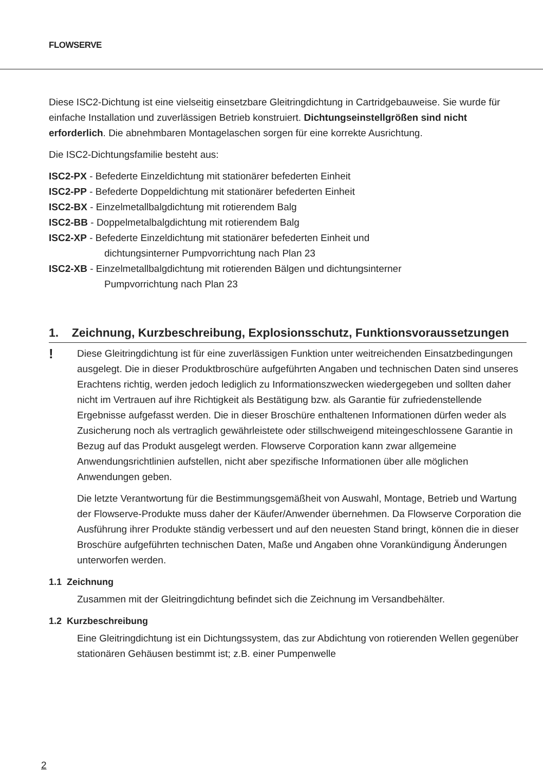FLOWSERVE
Diese ISC2-Dichtung ist eine vielseitig einsetzbare Gleitringdichtung in Cartridgebauweise. Sie wurde für einfache Installation und zuverlässigen Betrieb konstruiert. Dichtungseinstellgrößen sind nicht erforderlich. Die abnehmbaren Montagelaschen sorgen für eine korrekte Ausrichtung.
Die ISC2-Dichtungsfamilie besteht aus:
ISC2-PX - Befederte Einzeldichtung mit stationärer befederten Einheit
ISC2-PP - Befederte Doppeldichtung mit stationärer befederten Einheit
ISC2-BX - Einzelmetallbalgdichtung mit rotierendem Balg
ISC2-BB - Doppelmetalbalgdichtung mit rotierendem Balg
ISC2-XP - Befederte Einzeldichtung mit stationärer befederten Einheit und
dichtungsinterner Pumpvorrichtung nach Plan 23
ISC2-XB - Einzelmetallbalgdichtung mit rotierenden Bälgen und dichtungsinterner
Pumpvorrichtung nach Plan 23
1. Zeichnung, Kurzbeschreibung, Explosionsschutz, Funktionsvoraussetzungen
!
Diese Gleitringdichtung ist für eine zuverlässigen Funktion unter weitreichenden Einsatzbedingungen ausgelegt. Die in dieser Produktbroschüre aufgeführten Angaben und technischen Daten sind unseres Erachtens richtig, werden jedoch lediglich zu Informationszwecken wiedergegeben und sollten daher nicht im Vertrauen auf ihre Richtigkeit als Bestätigung bzw. als Garantie für zufriedenstellende Ergebnisse aufgefasst werden. Die in dieser Broschüre enthaltenen Informationen dürfen weder als Zusicherung noch als vertraglich gewährleistete oder stillschweigend miteingeschlossene Garantie in Bezug auf das Produkt ausgelegt werden. Flowserve Corporation kann zwar allgemeine Anwendungsrichtlinien aufstellen, nicht aber spezifische Informationen über alle möglichen Anwendungen geben.
Die letzte Verantwortung für die Bestimmungsgemäßheit von Auswahl, Montage, Betrieb und Wartung der Flowserve-Produkte muss daher der Käufer/Anwender übernehmen. Da Flowserve Corporation die Ausführung ihrer Produkte ständig verbessert und auf den neuesten Stand bringt, können die in dieser Broschüre aufgeführten technischen Daten, Maße und Angaben ohne Vorankündigung Änderungen unterworfen werden.
1.1 Zeichnung
Zusammen mit der Gleitringdichtung befindet sich die Zeichnung im Versandbehälter.
1.2 Kurzbeschreibung
Eine Gleitringdichtung ist ein Dichtungssystem, das zur Abdichtung von rotierenden Wellen gegenüber stationären Gehäusen bestimmt ist; z.B. einer Pumpenwelle
2